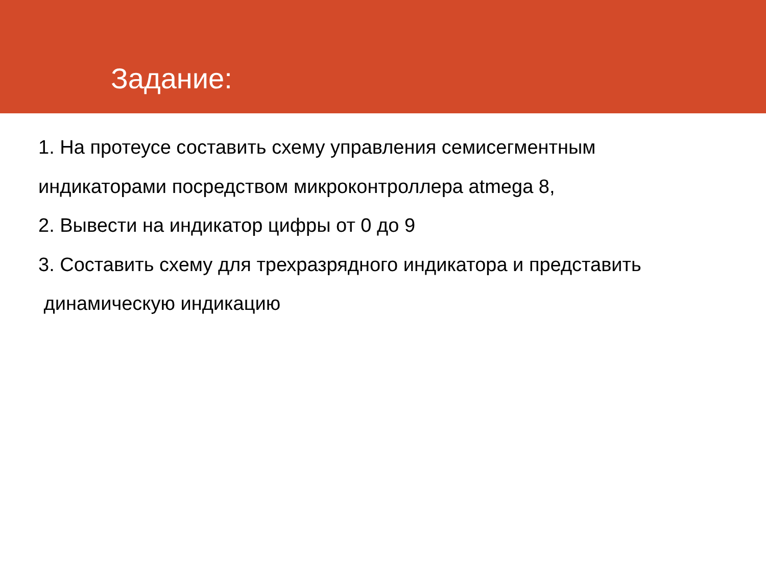Задание:
1. На протеусе составить схему управления семисегментным
индикаторами посредством микроконтроллера atmega 8,
2. Вывести на индикатор цифры от 0 до 9
3. Составить схему для трехразрядного индикатора и представить
динамическую индикацию